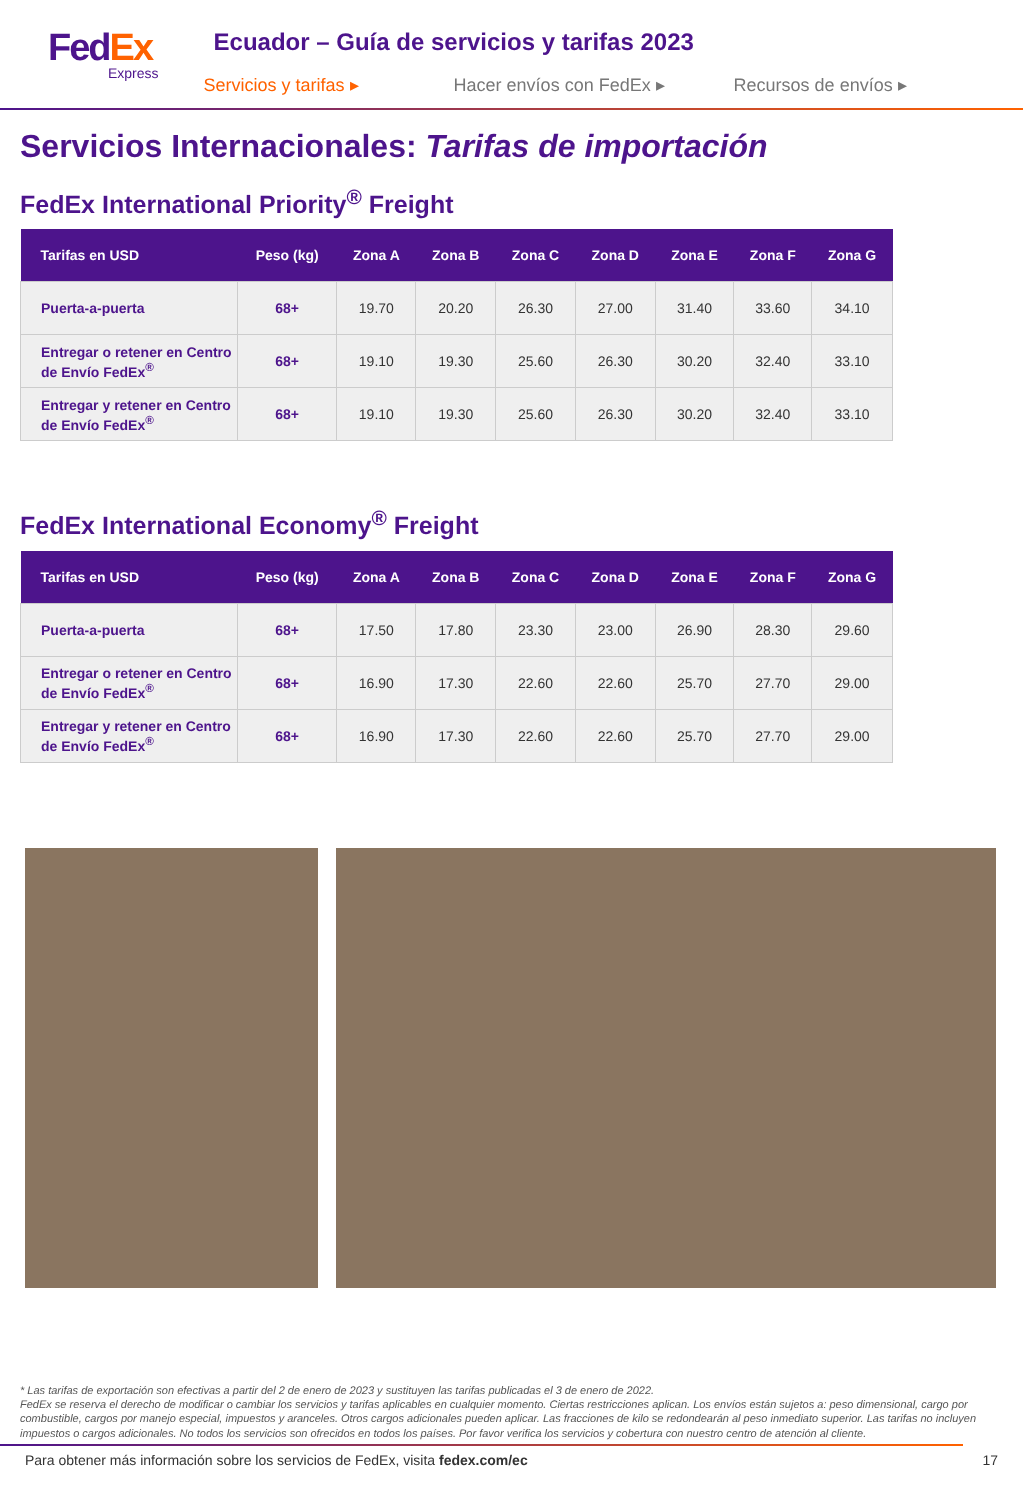FedEx
Express
Ecuador – Guía de servicios y tarifas 2023
Servicios y tarifas ▸ Hacer envíos con FedEx ▸ Recursos de envíos ▸
Servicios Internacionales: Tarifas de importación
FedEx International Priority<sup>®</sup> Freight
| Tarifas en USD | Peso (kg) | Zona A | Zona B | Zona C | Zona D | Zona E | Zona F | Zona G |
| --- | --- | --- | --- | --- | --- | --- | --- | --- |
| Puerta-a-puerta | 68+ | 19.70 | 20.20 | 26.30 | 27.00 | 31.40 | 33.60 | 34.10 |
| Entregar o retener en Centro de Envío FedEx<sup>®</sup> | 68+ | 19.10 | 19.30 | 25.60 | 26.30 | 30.20 | 32.40 | 33.10 |
| Entregar y retener en Centro de Envío FedEx<sup>®</sup> | 68+ | 19.10 | 19.30 | 25.60 | 26.30 | 30.20 | 32.40 | 33.10 |
FedEx International Economy<sup>®</sup> Freight
| Tarifas en USD | Peso (kg) | Zona A | Zona B | Zona C | Zona D | Zona E | Zona F | Zona G |
| --- | --- | --- | --- | --- | --- | --- | --- | --- |
| Puerta-a-puerta | 68+ | 17.50 | 17.80 | 23.30 | 23.00 | 26.90 | 28.30 | 29.60 |
| Entregar o retener en Centro de Envío FedEx<sup>®</sup> | 68+ | 16.90 | 17.30 | 22.60 | 22.60 | 25.70 | 27.70 | 29.00 |
| Entregar y retener en Centro de Envío FedEx<sup>®</sup> | 68+ | 16.90 | 17.30 | 22.60 | 22.60 | 25.70 | 27.70 | 29.00 |
* Las tarifas de exportación son efectivas a partir del 2 de enero de 2023 y sustituyen las tarifas publicadas el 3 de enero de 2022.
FedEx se reserva el derecho de modificar o cambiar los servicios y tarifas aplicables en cualquier momento. Ciertas restricciones aplican. Los envíos están sujetos a: peso dimensional, cargo por combustible, cargos por manejo especial, impuestos y aranceles. Otros cargos adicionales pueden aplicar. Las fracciones de kilo se redondearán al peso inmediato superior. Las tarifas no incluyen impuestos o cargos adicionales. No todos los servicios son ofrecidos en todos los países. Por favor verifica los servicios y cobertura con nuestro centro de atención al cliente.
Para obtener más información sobre los servicios de FedEx, visita fedex.com/ec 17